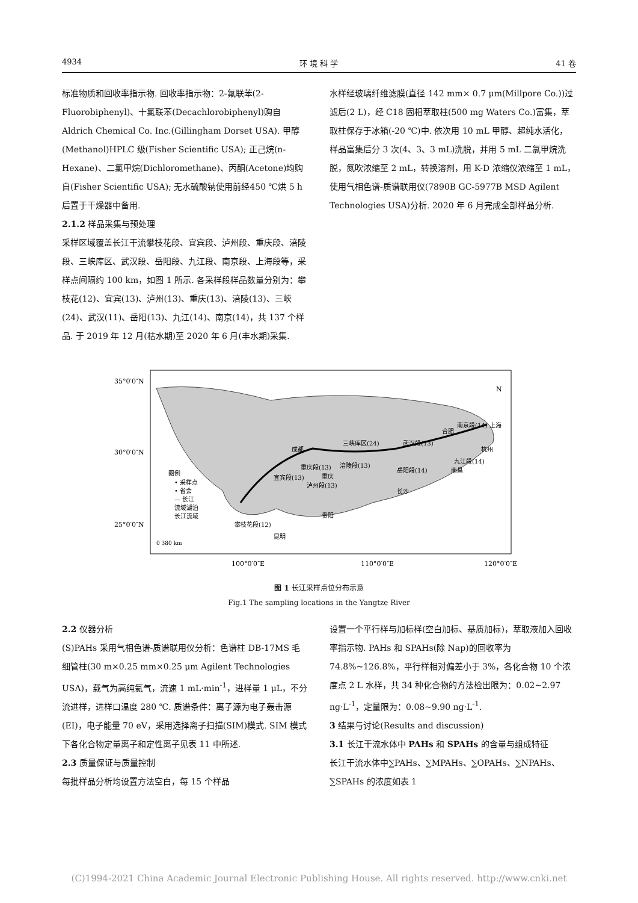4934 环 境 科 学 41 卷
标准物质和回收率指示物. 回收率指示物：2-氟联苯(2-Fluorobiphenyl)、十氯联苯(Decachlorobiphenyl)购自 Aldrich Chemical Co. Inc.(Gillingham Dorset USA). 甲醇(Methanol)HPLC 级(Fisher Scientific USA); 正己烷(n-Hexane)、二氯甲烷(Dichloromethane)、丙酮(Acetone)均购自(Fisher Scientific USA); 无水硫酸钠使用前经450 ℃烘 5 h 后置于干燥器中备用.
2.1.2 样品采集与预处理
采样区域覆盖长江干流攀枝花段、宜宾段、泸州段、重庆段、涪陵段、三峡库区、武汉段、岳阳段、九江段、南京段、上海段等，采样点间隔约 100 km，如图 1 所示. 各采样段样品数量分别为：攀枝花(12)、宜宾(13)、泸州(13)、重庆(13)、涪陵(13)、三峡(24)、武汉(11)、岳阳(13)、九江(14)、南京(14)，共 137 个样品. 于 2019 年 12 月(枯水期)至 2020 年 6 月(丰水期)采集.
水样经玻璃纤维滤膜(直径 142 mm× 0.7 μm(Millpore Co.))过滤后(2 L)，经 C18 固相萃取柱(500 mg Waters Co.)富集，萃取柱保存于冰箱(-20 ℃)中. 依次用 10 mL 甲醇、超纯水活化，样品富集后分 3 次(4、3、3 mL)洗脱，并用 5 mL 二氯甲烷洗脱，氮吹浓缩至 2 mL，转换溶剂，用 K-D 浓缩仪浓缩至 1 mL，使用气相色谱-质谱联用仪(7890B GC-5977B MSD Agilent Technologies USA)分析. 2020 年 6 月完成全部样品分析.
35°0′0″N
30°0′0″N
25°0′0″N
100°0′0″E
110°0′0″E
120°0′0″E
图例
• 采样点
• 省会
— 长江
流域湖泊
长江流域
0 380 km
三峡库区(24)
武汉段(13)
南京段(14) 上海
重庆段(13)
涪陵段(13)
宜宾段(13)
泸州段(13)
岳阳段(14)
九江段(14)
攀枝花段(12)
成都
重庆
长沙
贵阳
昆明
合肥
杭州
南昌
N
图 1 长江采样点位分布示意
Fig.1 The sampling locations in the Yangtze River
2.2 仪器分析
(S)PAHs 采用气相色谱-质谱联用仪分析：色谱柱 DB-17MS 毛细管柱(30 m×0.25 mm×0.25 μm Agilent Technologies USA)，载气为高纯氦气，流速 1 mL·min<sup>-1</sup>，进样量 1 μL，不分流进样，进样口温度 280 ℃. 质谱条件：离子源为电子轰击源(EI)，电子能量 70 eV，采用选择离子扫描(SIM)模式. SIM 模式下各化合物定量离子和定性离子见表 11 中所述.
2.3 质量保证与质量控制
每批样品分析均设置方法空白，每 15 个样品
设置一个平行样与加标样(空白加标、基质加标)，萃取液加入回收率指示物. PAHs 和 SPAHs(除 Nap)的回收率为 74.8%~126.8%，平行样相对偏差小于 3%，各化合物 10 个浓度点 2 L 水样，共 34 种化合物的方法检出限为：0.02~2.97 ng·L<sup>-1</sup>，定量限为：0.08~9.90 ng·L<sup>-1</sup>.
3 结果与讨论(Results and discussion)
3.1 长江干流水体中 PAHs 和 SPAHs 的含量与组成特征
长江干流水体中∑PAHs、∑MPAHs、∑OPAHs、∑NPAHs、∑SPAHs 的浓度如表 1
(C)1994-2021 China Academic Journal Electronic Publishing House. All rights reserved. http://www.cnki.net